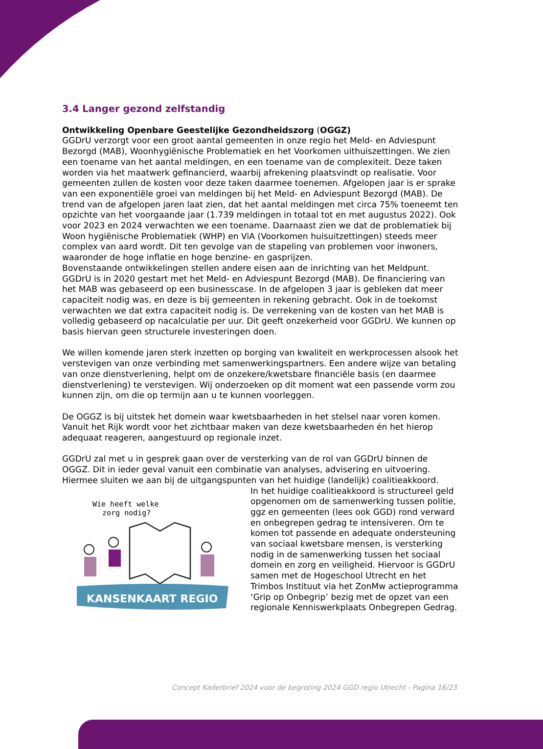3.4 Langer gezond zelfstandig
Ontwikkeling Openbare Geestelijke Gezondheidszorg (OGGZ)
GGDrU verzorgt voor een groot aantal gemeenten in onze regio het Meld- en Adviespunt Bezorgd (MAB), Woonhygiënische Problematiek en het Voorkomen uithuiszettingen. We zien een toename van het aantal meldingen, en een toename van de complexiteit. Deze taken worden via het maatwerk gefinancierd, waarbij afrekening plaatsvindt op realisatie. Voor gemeenten zullen de kosten voor deze taken daarmee toenemen. Afgelopen jaar is er sprake van een exponentiële groei van meldingen bij het Meld- en Adviespunt Bezorgd (MAB). De trend van de afgelopen jaren laat zien, dat het aantal meldingen met circa 75% toeneemt ten opzichte van het voorgaande jaar (1.739 meldingen in totaal tot en met augustus 2022). Ook voor 2023 en 2024 verwachten we een toename. Daarnaast zien we dat de problematiek bij Woon hygiënische Problematiek (WHP) en ViA (Voorkomen huisuitzettingen) steeds meer complex van aard wordt. Dit ten gevolge van de stapeling van problemen voor inwoners, waaronder de hoge inflatie en hoge benzine- en gasprijzen.
Bovenstaande ontwikkelingen stellen andere eisen aan de inrichting van het Meldpunt. GGDrU is in 2020 gestart met het Meld- en Adviespunt Bezorgd (MAB). De financiering van het MAB was gebaseerd op een businesscase. In de afgelopen 3 jaar is gebleken dat meer capaciteit nodig was, en deze is bij gemeenten in rekening gebracht. Ook in de toekomst verwachten we dat extra capaciteit nodig is. De verrekening van de kosten van het MAB is volledig gebaseerd op nacalculatie per uur. Dit geeft onzekerheid voor GGDrU. We kunnen op basis hiervan geen structurele investeringen doen.
We willen komende jaren sterk inzetten op borging van kwaliteit en werkprocessen alsook het verstevigen van onze verbinding met samenwerkingspartners. Een andere wijze van betaling van onze dienstverlening, helpt om de onzekere/kwetsbare financiële basis (en daarmee dienstverlening) te verstevigen. Wij onderzoeken op dit moment wat een passende vorm zou kunnen zijn, om die op termijn aan u te kunnen voorleggen.
De OGGZ is bij uitstek het domein waar kwetsbaarheden in het stelsel naar voren komen. Vanuit het Rijk wordt voor het zichtbaar maken van deze kwetsbaarheden én het hierop adequaat reageren, aangestuurd op regionale inzet.
GGDrU zal met u in gesprek gaan over de versterking van de rol van GGDrU binnen de OGGZ. Dit in ieder geval vanuit een combinatie van analyses, advisering en uitvoering. Hiermee sluiten we aan bij de uitgangspunten van het huidige (landelijk) coalitieakkoord.
Wie heeft welke
zorg nodig?
KANSENKAART REGIO
In het huidige coalitieakkoord is structureel geld opgenomen om de samenwerking tussen politie, ggz en gemeenten (lees ook GGD) rond verward en onbegrepen gedrag te intensiveren. Om te komen tot passende en adequate ondersteuning van sociaal kwetsbare mensen, is versterking nodig in de samenwerking tussen het sociaal domein en zorg en veiligheid. Hiervoor is GGDrU samen met de Hogeschool Utrecht en het Trimbos Instituut via het ZonMw actieprogramma ‘Grip op Onbegrip’ bezig met de opzet van een regionale Kenniswerkplaats Onbegrepen Gedrag.
Concept Kaderbrief 2024 voor de begroting 2024 GGD regio Utrecht - Pagina 16/23